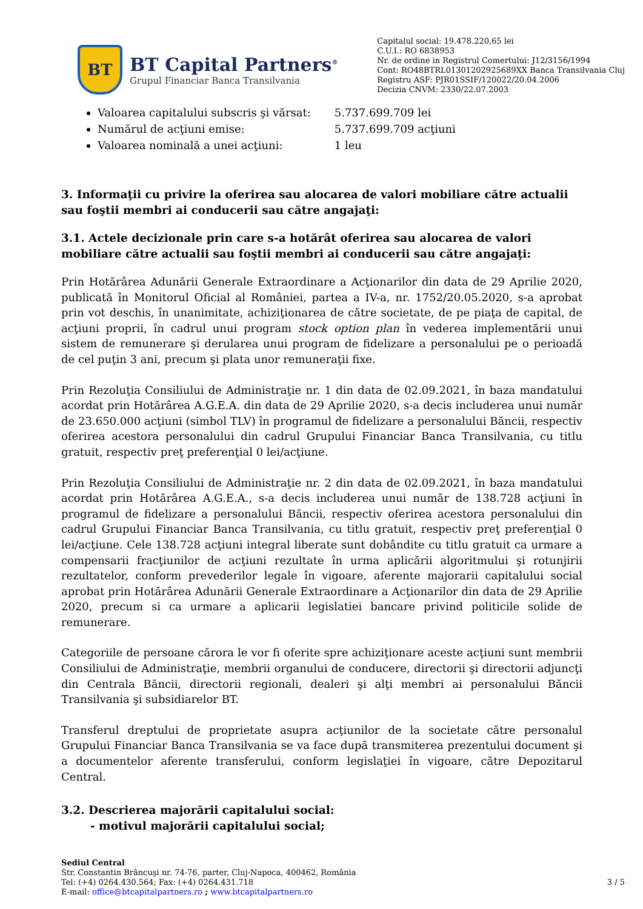BT
BT Capital Partners<sup>®</sup>
Grupul Financiar Banca Transilvania
Capitalul social: 19.478.220,65 lei
C.U.I.: RO 6838953
Nr. de ordine in Registrul Comertului: J12/3156/1994
Cont: RO48BTRL01301202925689XX Banca Transilvania Cluj
Registru ASF: PJR01SSIF/120022/20.04.2006
Decizia CNVM: 2330/22.07.2003
Valoarea capitalului subscris şi vărsat: 5.737.699.709 lei
Numărul de acţiuni emise: 5.737.699.709 acţiuni
Valoarea nominală a unei acţiuni: 1 leu
3. Informaţii cu privire la oferirea sau alocarea de valori mobiliare către actualii sau foştii membri ai conducerii sau către angajaţi:
3.1. Actele decizionale prin care s-a hotărât oferirea sau alocarea de valori mobiliare către actualii sau foştii membri ai conducerii sau către angajaţi:
Prin Hotărârea Adunării Generale Extraordinare a Acţionarilor din data de 29 Aprilie 2020, publicată în Monitorul Oficial al României, partea a IV-a, nr. 1752/20.05.2020, s-a aprobat prin vot deschis, în unanimitate, achiziţionarea de către societate, de pe piaţa de capital, de acţiuni proprii, în cadrul unui program stock option plan în vederea implementării unui sistem de remunerare şi derularea unui program de fidelizare a personalului pe o perioadă de cel puţin 3 ani, precum şi plata unor remuneraţii fixe.
Prin Rezoluţia Consiliului de Administraţie nr. 1 din data de 02.09.2021, în baza mandatului acordat prin Hotărârea A.G.E.A. din data de 29 Aprilie 2020, s-a decis includerea unui număr de 23.650.000 acţiuni (simbol TLV) în programul de fidelizare a personalului Băncii, respectiv oferirea acestora personalului din cadrul Grupului Financiar Banca Transilvania, cu titlu gratuit, respectiv preţ preferenţial 0 lei/acţiune.
Prin Rezoluţia Consiliului de Administraţie nr. 2 din data de 02.09.2021, în baza mandatului acordat prin Hotărârea A.G.E.A., s-a decis includerea unui număr de 138.728 acţiuni în programul de fidelizare a personalului Băncii, respectiv oferirea acestora personalului din cadrul Grupului Financiar Banca Transilvania, cu titlu gratuit, respectiv preţ preferenţial 0 lei/acţiune. Cele 138.728 acţiuni integral liberate sunt dobândite cu titlu gratuit ca urmare a compensarii fracţiunilor de acţiuni rezultate în urma aplicării algoritmului şi rotunjirii rezultatelor, conform prevederilor legale în vigoare, aferente majorarii capitalului social aprobat prin Hotărârea Adunării Generale Extraordinare a Acţionarilor din data de 29 Aprilie 2020, precum si ca urmare a aplicarii legislatiei bancare privind politicile solide de remunerare.
Categoriile de persoane cărora le vor fi oferite spre achiziţionare aceste acţiuni sunt membrii Consiliului de Administraţie, membrii organului de conducere, directorii şi directorii adjuncţi din Centrala Băncii, directorii regionali, dealeri şi alţi membri ai personalului Băncii Transilvania şi subsidiarelor BT.
Transferul dreptului de proprietate asupra acţiunilor de la societate către personalul Grupului Financiar Banca Transilvania se va face după transmiterea prezentului document şi a documentelor aferente transferului, conform legislaţiei în vigoare, către Depozitarul Central.
3.2. Descrierea majorării capitalului social:
- motivul majorării capitalului social;
Sediul Central
Str. Constantin Brâncuşi nr. 74-76, parter, Cluj-Napoca, 400462, România
Tel: (+4) 0264.430.564; Fax: (+4) 0264.431.718
E-mail: office@btcapitalpartners.ro ; www.btcapitalpartners.ro
3 / 5